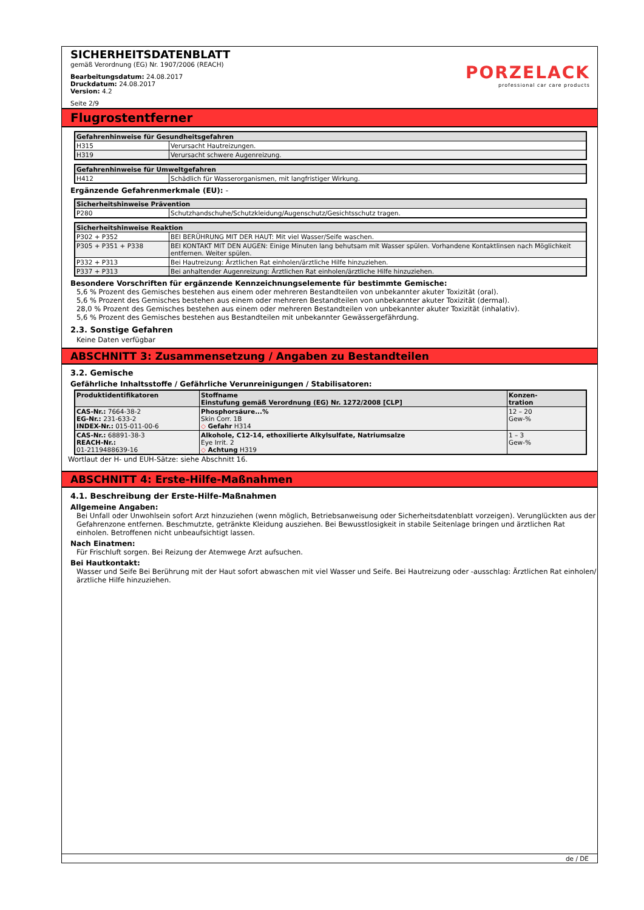PORZELACK
professional car care products
SICHERHEITSDATENBLATT
gemäß Verordnung (EG) Nr. 1907/2006 (REACH)
Bearbeitungsdatum: 24.08.2017
Druckdatum: 24.08.2017
Version: 4.2
Seite 2/9
Flugrostentferner
| Gefahrenhinweise für Gesundheitsgefahren | |
| --- | --- |
| H315 | Verursacht Hautreizungen. |
| H319 | Verursacht schwere Augenreizung. |
| Gefahrenhinweise für Umweltgefahren | |
| --- | --- |
| H412 | Schädlich für Wasserorganismen, mit langfristiger Wirkung. |
Ergänzende Gefahrenmerkmale (EU): -
| Sicherheitshinweise Prävention | |
| --- | --- |
| P280 | Schutzhandschuhe/Schutzkleidung/Augenschutz/Gesichtsschutz tragen. |
| Sicherheitshinweise Reaktion | |
| --- | --- |
| P302 + P352 | BEI BERÜHRUNG MIT DER HAUT: Mit viel Wasser/Seife waschen. |
| P305 + P351 + P338 | BEI KONTAKT MIT DEN AUGEN: Einige Minuten lang behutsam mit Wasser spülen. Vorhandene Kontaktlinsen nach Möglichkeit entfernen. Weiter spülen. |
| P332 + P313 | Bei Hautreizung: Ärztlichen Rat einholen/ärztliche Hilfe hinzuziehen. |
| P337 + P313 | Bei anhaltender Augenreizung: Ärztlichen Rat einholen/ärztliche Hilfe hinzuziehen. |
Besondere Vorschriften für ergänzende Kennzeichnungselemente für bestimmte Gemische:
5,6 % Prozent des Gemisches bestehen aus einem oder mehreren Bestandteilen von unbekannter akuter Toxizität (oral).
5,6 % Prozent des Gemisches bestehen aus einem oder mehreren Bestandteilen von unbekannter akuter Toxizität (dermal).
28,0 % Prozent des Gemisches bestehen aus einem oder mehreren Bestandteilen von unbekannter akuter Toxizität (inhalativ).
5,6 % Prozent des Gemisches bestehen aus Bestandteilen mit unbekannter Gewässergefährdung.
2.3. Sonstige Gefahren
Keine Daten verfügbar
ABSCHNITT 3: Zusammensetzung / Angaben zu Bestandteilen
3.2. Gemische
Gefährliche Inhaltsstoffe / Gefährliche Verunreinigungen / Stabilisatoren:
| Produktidentifikatoren | Stoffname Einstufung gemäß Verordnung (EG) Nr. 1272/2008 [CLP] | Konzen- tration |
| --- | --- | --- |
| CAS-Nr.: 7664-38-2 EG-Nr.: 231-633-2 INDEX-Nr.: 015-011-00-6 | Phosphorsäure...% Skin Corr. 1B ◇ Gefahr H314 | 12 – 20 Gew-% |
| CAS-Nr.: 68891-38-3 REACH-Nr.: 01-2119488639-16 | Alkohole, C12-14, ethoxilierte Alkylsulfate, Natriumsalze Eye Irrit. 2 ◇ Achtung H319 | 1 – 3 Gew-% |
Wortlaut der H- und EUH-Sätze: siehe Abschnitt 16.
ABSCHNITT 4: Erste-Hilfe-Maßnahmen
4.1. Beschreibung der Erste-Hilfe-Maßnahmen
Allgemeine Angaben:
Bei Unfall oder Unwohlsein sofort Arzt hinzuziehen (wenn möglich, Betriebsanweisung oder Sicherheitsdatenblatt vorzeigen). Verunglückten aus der Gefahrenzone entfernen. Beschmutzte, getränkte Kleidung ausziehen. Bei Bewusstlosigkeit in stabile Seitenlage bringen und ärztlichen Rat einholen. Betroffenen nicht unbeaufsichtigt lassen.
Nach Einatmen:
Für Frischluft sorgen. Bei Reizung der Atemwege Arzt aufsuchen.
Bei Hautkontakt:
Wasser und Seife Bei Berührung mit der Haut sofort abwaschen mit viel Wasser und Seife. Bei Hautreizung oder -ausschlag: Ärztlichen Rat einholen/ärztliche Hilfe hinzuziehen.
de / DE